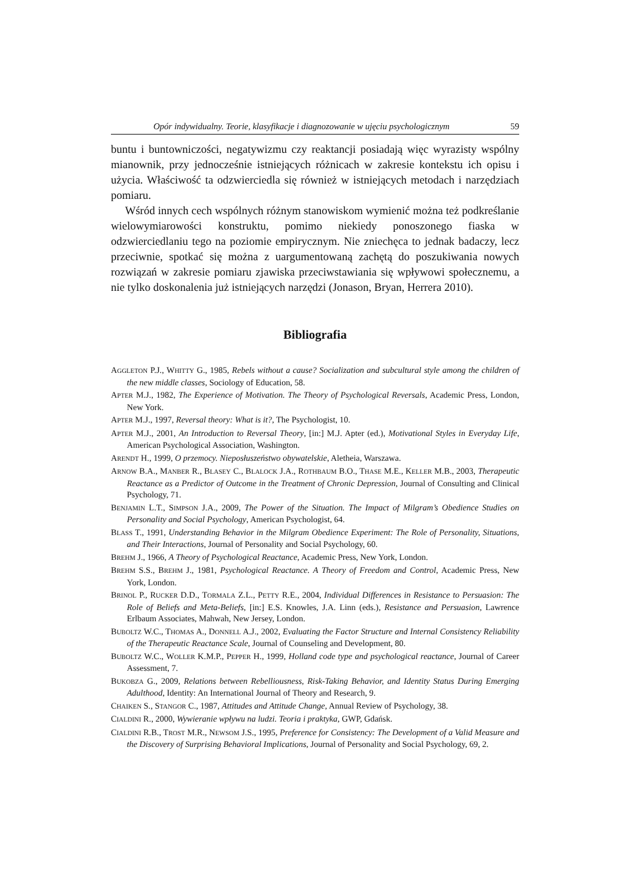Opór indywidualny. Teorie, klasyfikacje i diagnozowanie w ujęciu psychologicznym 59
buntu i buntowniczości, negatywizmu czy reaktancji posiadają więc wyrazisty wspólny mianownik, przy jednocześnie istniejących różnicach w zakresie kontekstu ich opisu i użycia. Właściwość ta odzwierciedla się również w istniejących metodach i narzędziach pomiaru.
Wśród innych cech wspólnych różnym stanowiskom wymienić można też podkreślanie wielowymiarowości konstruktu, pomimo niekiedy ponoszonego fiaska w odzwierciedlaniu tego na poziomie empirycznym. Nie zniechęca to jednak badaczy, lecz przeciwnie, spotkać się można z uargumentowaną zachętą do poszukiwania nowych rozwiązań w zakresie pomiaru zjawiska przeciwstawiania się wpływowi społecznemu, a nie tylko doskonalenia już istniejących narzędzi (Jonason, Bryan, Herrera 2010).
Bibliografia
AGGLETON P.J., WHITTY G., 1985, Rebels without a cause? Socialization and subcultural style among the children of the new middle classes, Sociology of Education, 58.
APTER M.J., 1982, The Experience of Motivation. The Theory of Psychological Reversals, Academic Press, London, New York.
APTER M.J., 1997, Reversal theory: What is it?, The Psychologist, 10.
APTER M.J., 2001, An Introduction to Reversal Theory, [in:] M.J. Apter (ed.), Motivational Styles in Everyday Life, American Psychological Association, Washington.
ARENDT H., 1999, O przemocy. Nieposłuszeństwo obywatelskie, Aletheia, Warszawa.
ARNOW B.A., MANBER R., BLASEY C., BLALOCK J.A., ROTHBAUM B.O., THASE M.E., KELLER M.B., 2003, Therapeutic Reactance as a Predictor of Outcome in the Treatment of Chronic Depression, Journal of Consulting and Clinical Psychology, 71.
BENJAMIN L.T., SIMPSON J.A., 2009, The Power of the Situation. The Impact of Milgram’s Obedience Studies on Personality and Social Psychology, American Psychologist, 64.
BLASS T., 1991, Understanding Behavior in the Milgram Obedience Experiment: The Role of Personality, Situations, and Their Interactions, Journal of Personality and Social Psychology, 60.
BREHM J., 1966, A Theory of Psychological Reactance, Academic Press, New York, London.
BREHM S.S., BREHM J., 1981, Psychological Reactance. A Theory of Freedom and Control, Academic Press, New York, London.
BRINOL P., RUCKER D.D., TORMALA Z.L., PETTY R.E., 2004, Individual Differences in Resistance to Persuasion: The Role of Beliefs and Meta-Beliefs, [in:] E.S. Knowles, J.A. Linn (eds.), Resistance and Persuasion, Lawrence Erlbaum Associates, Mahwah, New Jersey, London.
BUBOLTZ W.C., THOMAS A., DONNELL A.J., 2002, Evaluating the Factor Structure and Internal Consistency Reliability of the Therapeutic Reactance Scale, Journal of Counseling and Development, 80.
BUBOLTZ W.C., WOLLER K.M.P., PEPPER H., 1999, Holland code type and psychological reactance, Journal of Career Assessment, 7.
BUKOBZA G., 2009, Relations between Rebelliousness, Risk-Taking Behavior, and Identity Status During Emerging Adulthood, Identity: An International Journal of Theory and Research, 9.
CHAIKEN S., STANGOR C., 1987, Attitudes and Attitude Change, Annual Review of Psychology, 38.
CIALDINI R., 2000, Wywieranie wpływu na ludzi. Teoria i praktyka, GWP, Gdańsk.
CIALDINI R.B., TROST M.R., NEWSOM J.S., 1995, Preference for Consistency: The Development of a Valid Measure and the Discovery of Surprising Behavioral Implications, Journal of Personality and Social Psychology, 69, 2.